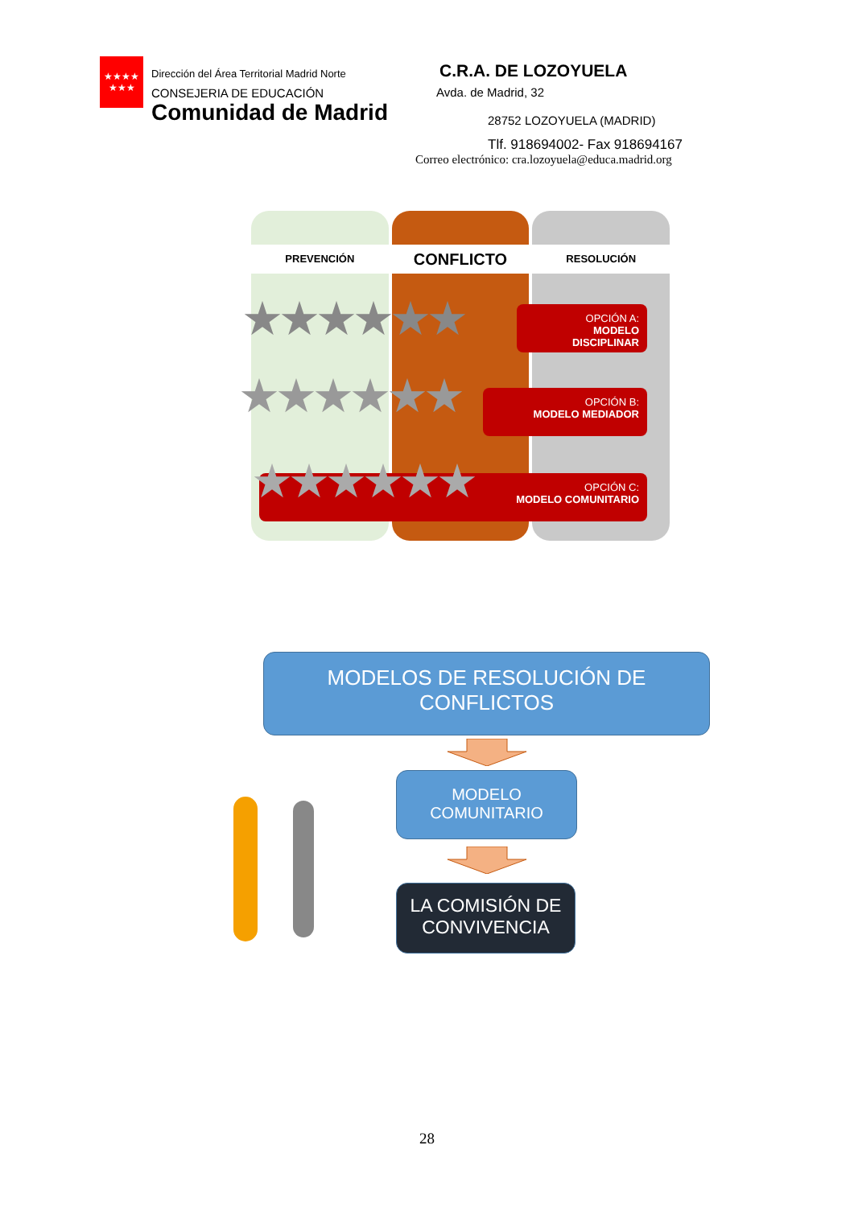★★★★
★★★
Dirección del Área Territorial Madrid Norte
CONSEJERIA DE EDUCACIÓN
Comunidad de Madrid
C.R.A. DE LOZOYUELA
Avda. de Madrid, 32
28752 LOZOYUELA (MADRID)
Tlf. 918694002- Fax 918694167
Correo electrónico: cra.lozoyuela@educa.madrid.org
PREVENCIÓN
CONFLICTO
RESOLUCIÓN
OPCIÓN A:
MODELO DISCIPLINAR
OPCIÓN B:
MODELO MEDIADOR
OPCIÓN C:
MODELO COMUNITARIO
★★★★★★
★★★★★★
★★★★★★
MODELOS DE RESOLUCIÓN DE
CONFLICTOS
MODELO
COMUNITARIO
LA COMISIÓN DE
CONVIVENCIA
28